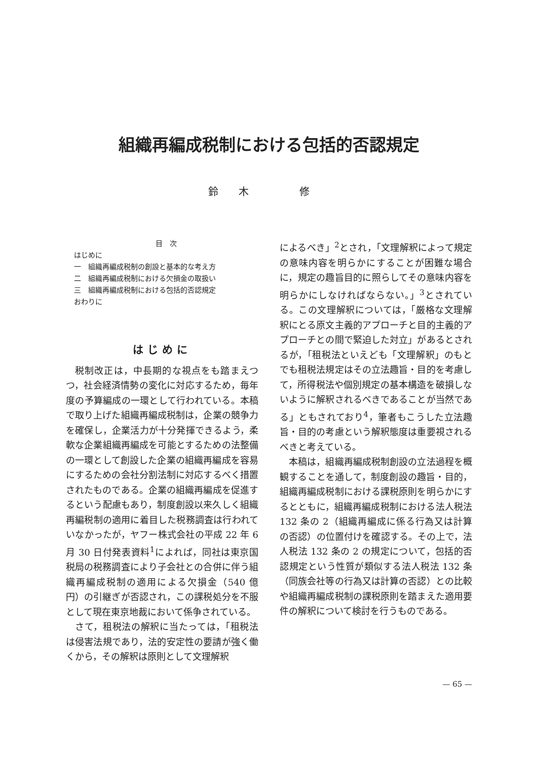組織再編成税制における包括的否認規定
鈴木　修
目　次
はじめに
一　組織再編成税制の創設と基本的な考え方
二　組織再編成税制における欠損金の取扱い
三　組織再編成税制における包括的否認規定
おわりに
はじめに
税制改正は，中長期的な視点をも踏まえつつ，社会経済情勢の変化に対応するため，毎年度の予算編成の一環として行われている。本稿で取り上げた組織再編成税制は，企業の競争力を確保し，企業活力が十分発揮できるよう，柔軟な企業組織再編成を可能とするための法整備の一環として創設した企業の組織再編成を容易にするための会社分割法制に対応するべく措置されたものである。企業の組織再編成を促進するという配慮もあり，制度創設以来久しく組織再編税制の適用に着目した税務調査は行われていなかったが，ヤフー株式会社の平成 22 年 6 月 30 日付発表資料<sup>1</sup>によれば，同社は東京国税局の税務調査により子会社との合併に伴う組織再編成税制の適用による欠損金（540 億円）の引継ぎが否認され，この課税処分を不服として現在東京地裁において係争されている。
さて，租税法の解釈に当たっては，「租税法は侵害法規であり，法的安定性の要請が強く働くから，その解釈は原則として文理解釈
によるべき」<sup>2</sup>とされ，「文理解釈によって規定の意味内容を明らかにすることが困難な場合に，規定の趣旨目的に照らしてその意味内容を明らかにしなければならない。」<sup>3</sup>とされている。この文理解釈については，「厳格な文理解釈にとる原文主義的アプローチと目的主義的アプローチとの間で緊迫した対立」があるとされるが，「租税法といえども「文理解釈」のもとでも租税法規定はその立法趣旨・目的を考慮して，所得税法や個別規定の基本構造を破損しないように解釈されるべきであることが当然である」ともされており<sup>4</sup>，筆者もこうした立法趣旨・目的の考慮という解釈態度は重要視されるべきと考えている。
本稿は，組織再編成税制創設の立法過程を概観することを通して，制度創設の趣旨・目的，組織再編成税制における課税原則を明らかにするとともに，組織再編成税制における法人税法 132 条の 2（組織再編成に係る行為又は計算の否認）の位置付けを確認する。その上で，法人税法 132 条の 2 の規定について，包括的否認規定という性質が類似する法人税法 132 条（同族会社等の行為又は計算の否認）との比較や組織再編成税制の課税原則を踏まえた適用要件の解釈について検討を行うものである。
— 65 —